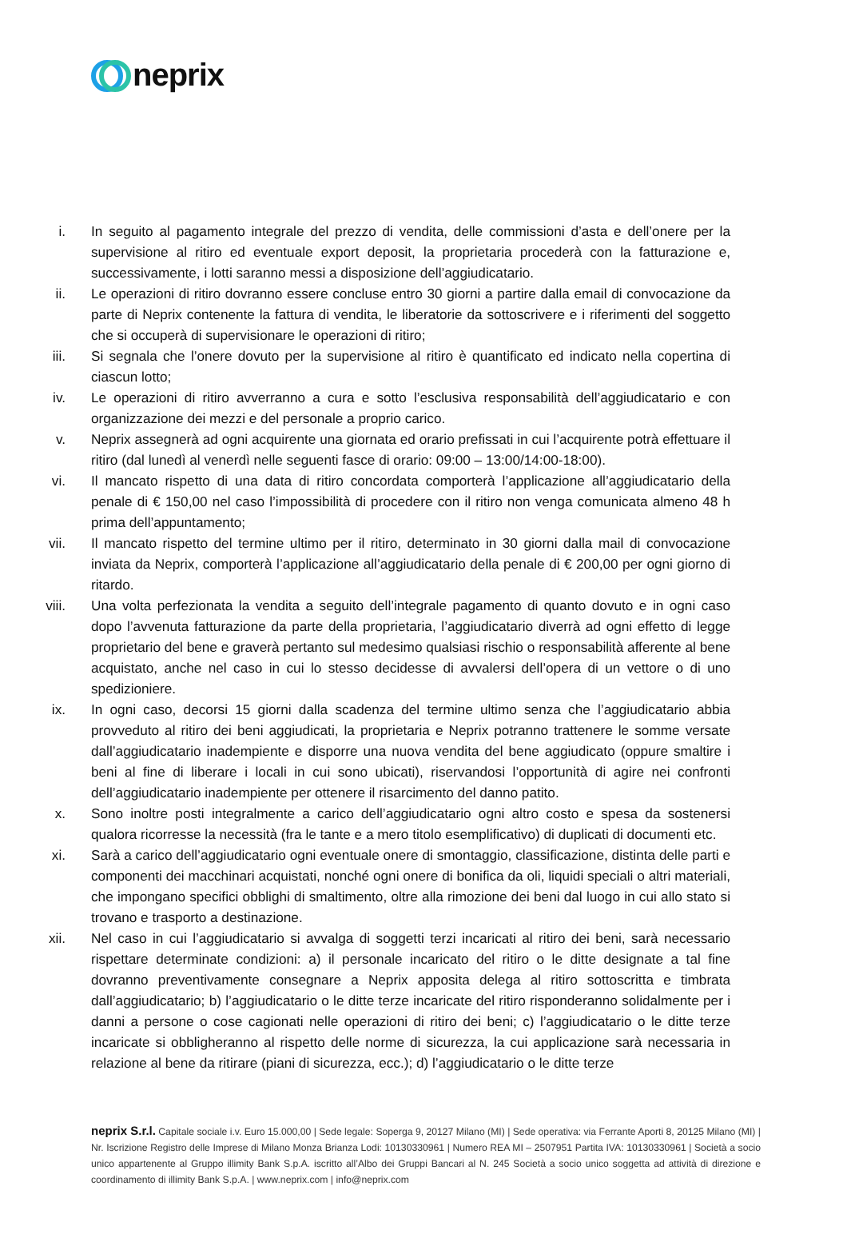neprix
i. In seguito al pagamento integrale del prezzo di vendita, delle commissioni d’asta e dell’onere per la supervisione al ritiro ed eventuale export deposit, la proprietaria procederà con la fatturazione e, successivamente, i lotti saranno messi a disposizione dell’aggiudicatario.
ii. Le operazioni di ritiro dovranno essere concluse entro 30 giorni a partire dalla email di convocazione da parte di Neprix contenente la fattura di vendita, le liberatorie da sottoscrivere e i riferimenti del soggetto che si occuperà di supervisionare le operazioni di ritiro;
iii. Si segnala che l’onere dovuto per la supervisione al ritiro è quantificato ed indicato nella copertina di ciascun lotto;
iv. Le operazioni di ritiro avverranno a cura e sotto l’esclusiva responsabilità dell’aggiudicatario e con organizzazione dei mezzi e del personale a proprio carico.
v. Neprix assegnerà ad ogni acquirente una giornata ed orario prefissati in cui l’acquirente potrà effettuare il ritiro (dal lunedì al venerdì nelle seguenti fasce di orario: 09:00 – 13:00/14:00-18:00).
vi. Il mancato rispetto di una data di ritiro concordata comporterà l’applicazione all’aggiudicatario della penale di € 150,00 nel caso l’impossibilità di procedere con il ritiro non venga comunicata almeno 48 h prima dell’appuntamento;
vii. Il mancato rispetto del termine ultimo per il ritiro, determinato in 30 giorni dalla mail di convocazione inviata da Neprix, comporterà l’applicazione all’aggiudicatario della penale di € 200,00 per ogni giorno di ritardo.
viii. Una volta perfezionata la vendita a seguito dell’integrale pagamento di quanto dovuto e in ogni caso dopo l’avvenuta fatturazione da parte della proprietaria, l’aggiudicatario diverrà ad ogni effetto di legge proprietario del bene e graverà pertanto sul medesimo qualsiasi rischio o responsabilità afferente al bene acquistato, anche nel caso in cui lo stesso decidesse di avvalersi dell’opera di un vettore o di uno spedizioniere.
ix. In ogni caso, decorsi 15 giorni dalla scadenza del termine ultimo senza che l’aggiudicatario abbia provveduto al ritiro dei beni aggiudicati, la proprietaria e Neprix potranno trattenere le somme versate dall’aggiudicatario inadempiente e disporre una nuova vendita del bene aggiudicato (oppure smaltire i beni al fine di liberare i locali in cui sono ubicati), riservandosi l’opportunità di agire nei confronti dell’aggiudicatario inadempiente per ottenere il risarcimento del danno patito.
x. Sono inoltre posti integralmente a carico dell’aggiudicatario ogni altro costo e spesa da sostenersi qualora ricorresse la necessità (fra le tante e a mero titolo esemplificativo) di duplicati di documenti etc.
xi. Sarà a carico dell’aggiudicatario ogni eventuale onere di smontaggio, classificazione, distinta delle parti e componenti dei macchinari acquistati, nonché ogni onere di bonifica da oli, liquidi speciali o altri materiali, che impongano specifici obblighi di smaltimento, oltre alla rimozione dei beni dal luogo in cui allo stato si trovano e trasporto a destinazione.
xii. Nel caso in cui l’aggiudicatario si avvalga di soggetti terzi incaricati al ritiro dei beni, sarà necessario rispettare determinate condizioni: a) il personale incaricato del ritiro o le ditte designate a tal fine dovranno preventivamente consegnare a Neprix apposita delega al ritiro sottoscritta e timbrata dall’aggiudicatario; b) l’aggiudicatario o le ditte terze incaricate del ritiro risponderanno solidalmente per i danni a persone o cose cagionati nelle operazioni di ritiro dei beni; c) l’aggiudicatario o le ditte terze incaricate si obbligheranno al rispetto delle norme di sicurezza, la cui applicazione sarà necessaria in relazione al bene da ritirare (piani di sicurezza, ecc.); d) l’aggiudicatario o le ditte terze
neprix S.r.l. Capitale sociale i.v. Euro 15.000,00 | Sede legale: Soperga 9, 20127 Milano (MI) | Sede operativa: via Ferrante Aporti 8, 20125 Milano (MI) | Nr. Iscrizione Registro delle Imprese di Milano Monza Brianza Lodi: 10130330961 | Numero REA MI – 2507951 Partita IVA: 10130330961 | Società a socio unico appartenente al Gruppo illimity Bank S.p.A. iscritto all’Albo dei Gruppi Bancari al N. 245 Società a socio unico soggetta ad attività di direzione e coordinamento di illimity Bank S.p.A. | www.neprix.com | info@neprix.com